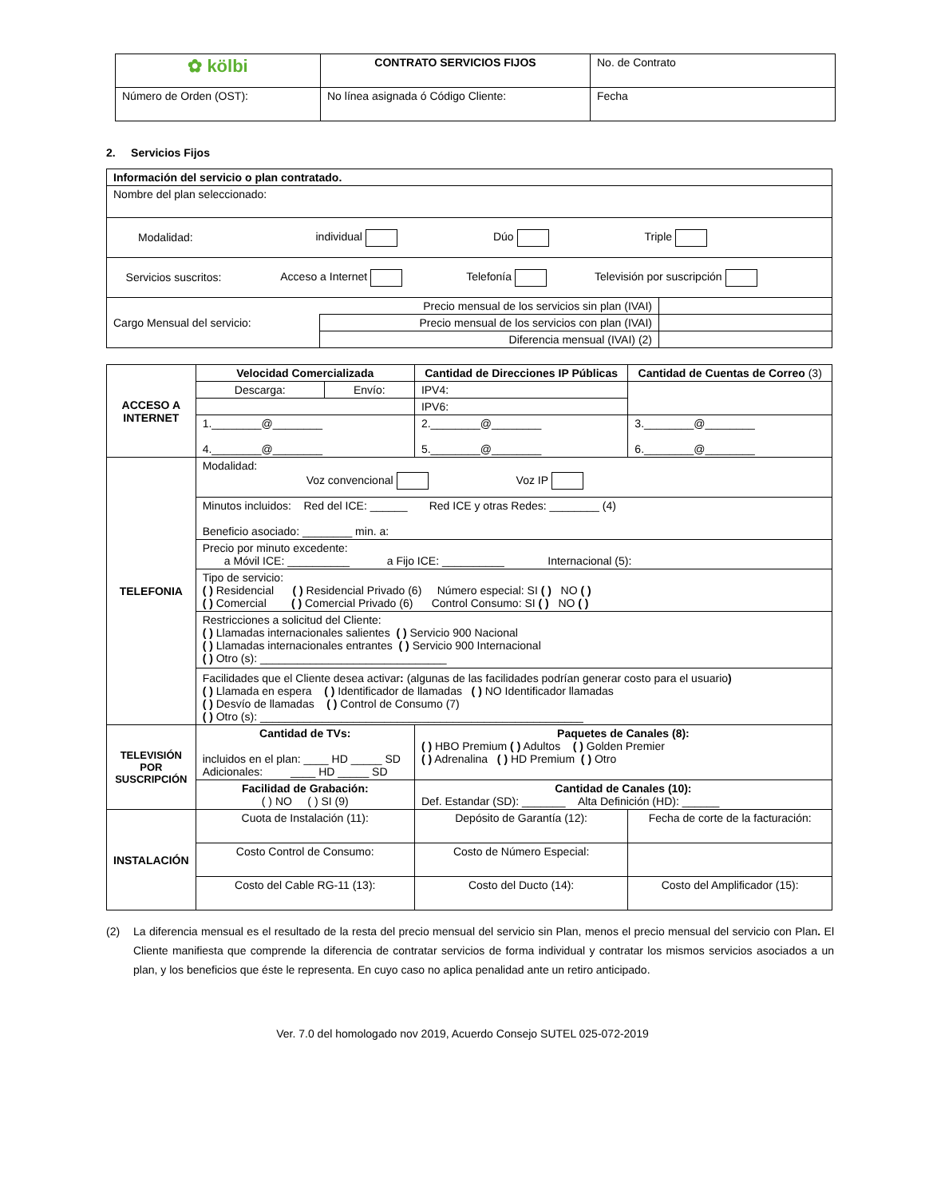| ✿ kölbi | CONTRATO SERVICIOS FIJOS | No. de Contrato |
| Número de Orden (OST): | No línea asignada ó Código Cliente: | Fecha |
2. Servicios Fijos
| Información del servicio o plan contratado. | | |
| Nombre del plan seleccionado: | | |
| Modalidad: individual Dúo Triple | | |
| Servicios suscritos: Acceso a Internet Telefonía Televisión por suscripción | | |
| Cargo Mensual del servicio: | Precio mensual de los servicios sin plan (IVAI) | |
| | Precio mensual de los servicios con plan (IVAI) | |
| | Diferencia mensual (IVAI) (2) | |
| ACCESO A INTERNET | Velocidad Comercializada | | Cantidad de Direcciones IP Públicas | Cantidad de Cuentas de Correo (3) |
| | Descarga: | Envío: | IPV4: | |
| | | | IPV6: | |
| | 1.________@________ 4.________@________ | | 2.________@________ 5.________@________ | 3.________@________ 6.________@________ |
| TELEFONIA | Modalidad: Voz convencional Voz IP | | | |
| | Minutos incluidos: Red del ICE: ______ Red ICE y otras Redes: ________ (4) Beneficio asociado: ________ min. a: | | | |
| | Precio por minuto excedente: a Móvil ICE: __________ a Fijo ICE: __________ Internacional (5): | | | |
| | Tipo de servicio: ( ) Residencial ( ) Residencial Privado (6) Número especial: SI ( ) NO ( ) ( ) Comercial ( ) Comercial Privado (6) Control Consumo: SI ( ) NO ( ) | | | |
| | Restricciones a solicitud del Cliente: ( ) Llamadas internacionales salientes ( ) Servicio 900 Nacional ( ) Llamadas internacionales entrantes ( ) Servicio 900 Internacional ( ) Otro (s): ______________________________ Facilidades que el Cliente desea activar : (algunas de las facilidades podrían generar costo para el usuario ) ( ) Llamada en espera ( ) Identificador de llamadas ( ) NO Identificador llamadas ( ) Desvío de llamadas ( ) Control de Consumo (7) ( ) Otro (s): ____________________________________________________ | | | |
| TELEVISIÓN POR SUSCRIPCIÓN | Cantidad de TVs: incluidos en el plan: ____ HD _____ SD Adicionales: ____ HD _____ SD | | Paquetes de Canales (8): ( ) HBO Premium ( ) Adultos ( ) Golden Premier ( ) Adrenalina ( ) HD Premium ( ) Otro | |
| | Facilidad de Grabación: ( ) NO ( ) SI (9) | | Cantidad de Canales (10): Def. Estandar (SD): _______ Alta Definición (HD): ______ | |
| INSTALACIÓN | Cuota de Instalación (11): | | Depósito de Garantía (12): | Fecha de corte de la facturación: |
| | Costo Control de Consumo: | | Costo de Número Especial: | |
| | Costo del Cable RG-11 (13): | | Costo del Ducto (14): | Costo del Amplificador (15): |
(2) La diferencia mensual es el resultado de la resta del precio mensual del servicio sin Plan, menos el precio mensual del servicio con Plan. El Cliente manifiesta que comprende la diferencia de contratar servicios de forma individual y contratar los mismos servicios asociados a un plan, y los beneficios que éste le representa. En cuyo caso no aplica penalidad ante un retiro anticipado.
Ver. 7.0 del homologado nov 2019, Acuerdo Consejo SUTEL 025-072-2019